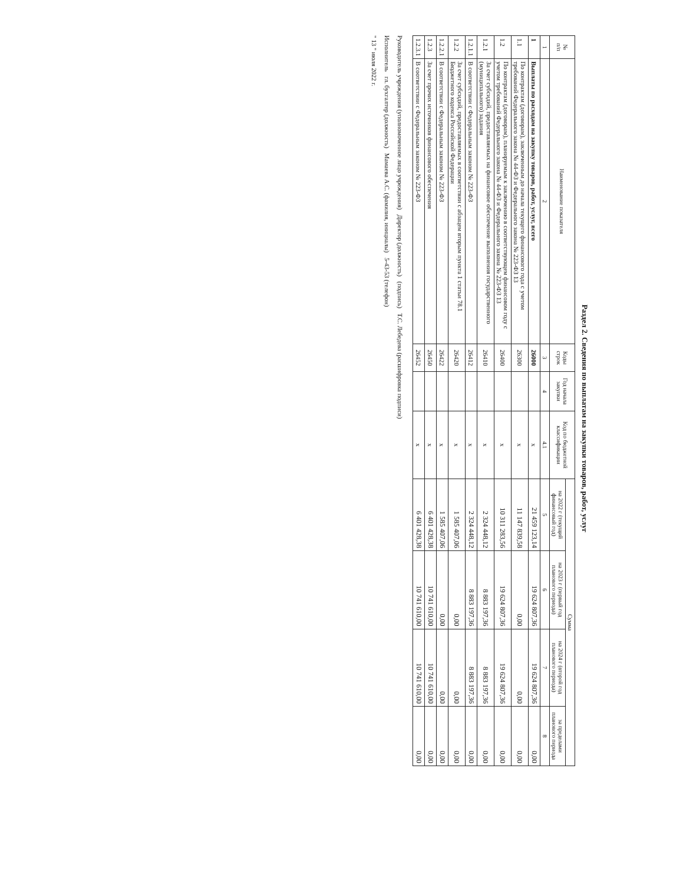Раздел 2. Сведения по выплатам на закупки товаров, работ, услуг
| № п/п | Наименование показателя | Коды строк | Год начала закупки | Код по бюджетной классификации | Сумма | | | |
| --- | --- | --- | --- | --- | --- | --- | --- | --- |
| | | | | | на 2022 г (текущий финансовый год) | на 2023 г (первый год планового периода) | на 2024 г (второй год планового периода) | за пределами планового периода |
| 1 | 2 | 3 | 4 | 4.1 | 5 | 6 | 7 | 8 |
| 1 | Выплаты по расходам на закупку товаров, работ, услуг, всего | 26000 | | x | 21 459 123,14 | 19 624 807,36 | 19 624 807,36 | 0,00 |
| 1.1 | По контрактам (договорам), заключенным до начала текущего финансового года с учетом требований Федерального закона № 44-ФЗ и Федерального закона № 223-ФЗ 13 | 26300 | | x | 11 147 839,58 | 0,00 | 0,00 | 0,00 |
| 1.2 | По контрактам (договорам), планируемым к заключению в соответствующем финансовом году с учетом требований Федерального закона № 44-ФЗ и Федерального закона № 223-ФЗ 13 | 26400 | | x | 10 311 283,56 | 19 624 807,36 | 19 624 807,36 | 0,00 |
| 1.2.1 | За счет субсидий, предоставляемых на финансовое обеспечение выполнения государственного (муниципального) задания | 26410 | | x | 2 324 448,12 | 8 883 197,36 | 8 883 197,36 | 0,00 |
| 1.2.1.1 | В соответствии с Федеральным законом № 223-ФЗ | 26412 | | x | 2 324 448,12 | 8 883 197,36 | 8 883 197,36 | 0,00 |
| 1.2.2 | За счет субсидий, предоставляемых в соответствии с абзацем вторым пункта 1 статьи 78.1 Бюджетного кодекса Российской Федерации | 26420 | | x | 1 585 407,06 | 0,00 | 0,00 | 0,00 |
| 1.2.2.1 | В соответствии с Федеральным законом № 223-ФЗ | 26422 | | x | 1 585 407,06 | 0,00 | 0,00 | 0,00 |
| 1.2.3 | За счет прочих источников финансового обеспечения | 26450 | | x | 6 401 428,38 | 10 741 610,00 | 10 741 610,00 | 0,00 |
| 1.2.3.1 | В соответствии с Федеральным законом № 223-ФЗ | 26452 | | x | 6 401 428,38 | 10 741 610,00 | 10 741 610,00 | 0,00 |
Руководитель учреждения (уполномоченное лицо учреждения) Директор (должность) (подпись) Т.С. Лебедева (расшифровка подписи)
Исполнитель гл. бухгалтер (должность) Мамаева А.С. (фамилия, инициалы) 5-43-53 (телефон)
" 13 " июля 2022 г.